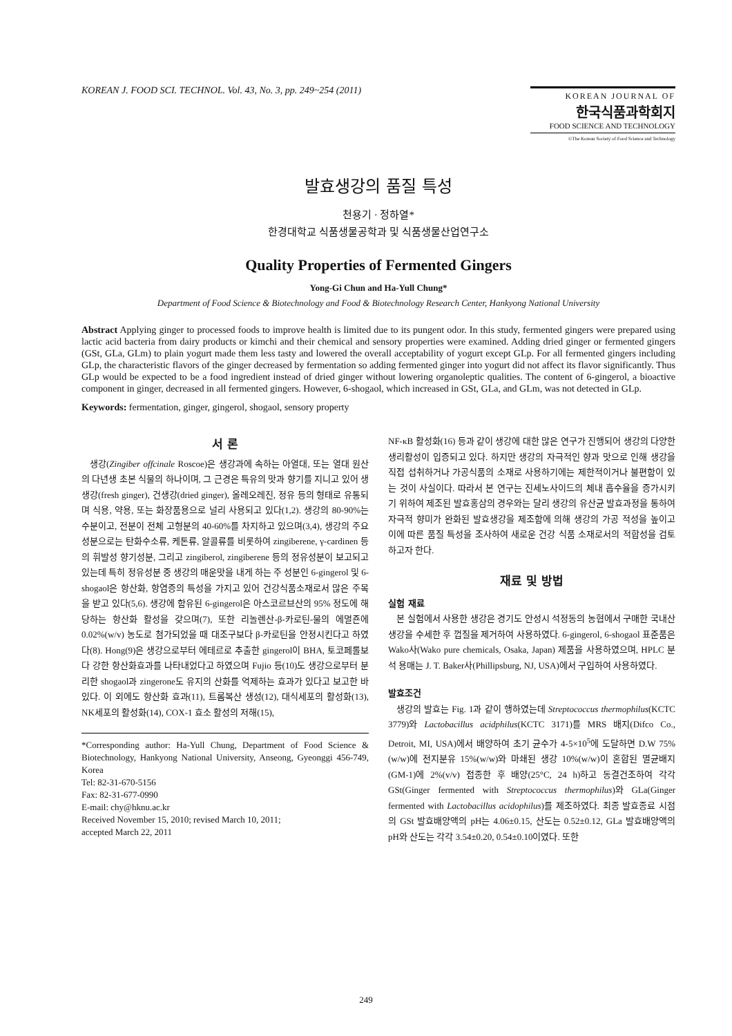KOREAN J. FOOD SCI. TECHNOL. Vol. 43, No. 3, pp. 249~254 (2011)
KOREAN JOURNAL OF
한국식품과학회지
FOOD SCIENCE AND TECHNOLOGY
©The Korean Society of Food Science and Technology
발효생강의 품질 특성
천용기 · 정하열*
한경대학교 식품생물공학과 및 식품생물산업연구소
Quality Properties of Fermented Gingers
Yong-Gi Chun and Ha-Yull Chung*
Department of Food Science & Biotechnology and Food & Biotechnology Research Center, Hankyong National University
Abstract Applying ginger to processed foods to improve health is limited due to its pungent odor. In this study, fermented gingers were prepared using lactic acid bacteria from dairy products or kimchi and their chemical and sensory properties were examined. Adding dried ginger or fermented gingers (GSt, GLa, GLm) to plain yogurt made them less tasty and lowered the overall acceptability of yogurt except GLp. For all fermented gingers including GLp, the characteristic flavors of the ginger decreased by fermentation so adding fermented ginger into yogurt did not affect its flavor significantly. Thus GLp would be expected to be a food ingredient instead of dried ginger without lowering organoleptic qualities. The content of 6-gingerol, a bioactive component in ginger, decreased in all fermented gingers. However, 6-shogaol, which increased in GSt, GLa, and GLm, was not detected in GLp.
Keywords: fermentation, ginger, gingerol, shogaol, sensory property
서 론
생강(Zingiber offcinale Roscoe)은 생강과에 속하는 아열대, 또는 열대 원산의 다년생 초본 식물의 하나이며, 그 근경은 특유의 맛과 향기를 지니고 있어 생생강(fresh ginger), 건생강(dried ginger), 올레오레진, 정유 등의 형태로 유통되며 식용, 약용, 또는 화장품용으로 널리 사용되고 있다(1,2). 생강의 80-90%는 수분이고, 전분이 전체 고형분의 40-60%를 차지하고 있으며(3,4), 생강의 주요성분으로는 탄화수소류, 케톤류, 알콜류를 비롯하여 zingiberene, γ-cardinen 등의 휘발성 향기성분, 그리고 zingiberol, zingiberene 등의 정유성분이 보고되고 있는데 특히 정유성분 중 생강의 매운맛을 내게 하는 주 성분인 6-gingerol 및 6-shogaol은 항산화, 항염증의 특성을 가지고 있어 건강식품소재로서 많은 주목을 받고 있다(5,6). 생강에 함유된 6-gingerol은 아스코르브산의 95% 정도에 해당하는 항산화 활성을 갖으며(7), 또한 리놀렌산-β-카로틴-물의 에멀죤에 0.02%(w/v) 농도로 첨가되었을 때 대조구보다 β-카로틴을 안정시킨다고 하였다(8). Hong(9)은 생강으로부터 에테르로 추출한 gingerol이 BHA, 토코페롤보다 강한 항산화효과를 나타내었다고 하였으며 Fujio 등(10)도 생강으로부터 분리한 shogaol과 zingerone도 유지의 산화를 억제하는 효과가 있다고 보고한 바 있다. 이 외에도 항산화 효과(11), 트롬복산 생성(12), 대식세포의 활성화(13), NK세포의 활성화(14), COX-1 효소 활성의 저해(15),
*Corresponding author: Ha-Yull Chung, Department of Food Science & Biotechnology, Hankyong National University, Anseong, Gyeonggi 456-749, Korea
Tel: 82-31-670-5156
Fax: 82-31-677-0990
E-mail: chy@hknu.ac.kr
Received November 15, 2010; revised March 10, 2011;
accepted March 22, 2011
NF-κB 활성화(16) 등과 같이 생강에 대한 많은 연구가 진행되어 생강의 다양한 생리활성이 입증되고 있다. 하지만 생강의 자극적인 향과 맛으로 인해 생강을 직접 섭취하거나 가공식품의 소재로 사용하기에는 제한적이거나 불편함이 있는 것이 사실이다. 따라서 본 연구는 진세노사이드의 체내 흡수율을 증가시키기 위하여 제조된 발효홍삼의 경우와는 달리 생강의 유산균 발효과정을 통하여 자극적 향미가 완화된 발효생강을 제조함에 의해 생강의 가공 적성을 높이고 이에 따른 품질 특성을 조사하여 새로운 건강 식품 소재로서의 적합성을 검토하고자 한다.
재료 및 방법
실험 재료
본 실험에서 사용한 생강은 경기도 안성시 석정동의 농협에서 구매한 국내산 생강을 수세한 후 껍질을 제거하여 사용하였다. 6-gingerol, 6-shogaol 표준품은 Wako사(Wako pure chemicals, Osaka, Japan) 제품을 사용하였으며, HPLC 분석 용매는 J. T. Baker사(Phillipsburg, NJ, USA)에서 구입하여 사용하였다.
발효조건
생강의 발효는 Fig. 1과 같이 행하였는데 Streptococcus thermophilus(KCTC 3779)와 Lactobacillus acidphilus(KCTC 3171)를 MRS 배지(Difco Co., Detroit, MI, USA)에서 배양하여 초기 균수가 4-5×10<sup>5</sup>에 도달하면 D.W 75%(w/w)에 전지분유 15%(w/w)와 마쇄된 생강 10%(w/w)이 혼합된 멸균배지(GM-1)에 2%(v/v) 접종한 후 배양(25°C, 24 h)하고 동결건조하여 각각 GSt(Ginger fermented with Streptococcus thermophilus)와 GLa(Ginger fermented with Lactobacillus acidophilus)를 제조하였다. 최종 발효종료 시점의 GSt 발효배양액의 pH는 4.06±0.15, 산도는 0.52±0.12, GLa 발효배양액의 pH와 산도는 각각 3.54±0.20, 0.54±0.10이였다. 또한
249